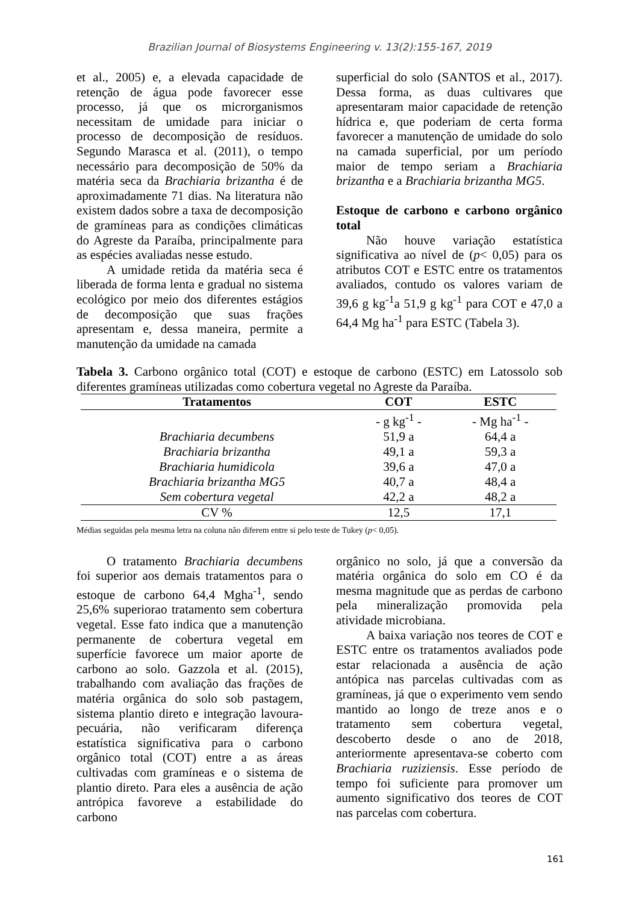Brazilian Journal of Biosystems Engineering v. 13(2):155-167, 2019
et al., 2005) e, a elevada capacidade de retenção de água pode favorecer esse processo, já que os microrganismos necessitam de umidade para iniciar o processo de decomposição de resíduos. Segundo Marasca et al. (2011), o tempo necessário para decomposição de 50% da matéria seca da Brachiaria brizantha é de aproximadamente 71 dias. Na literatura não existem dados sobre a taxa de decomposição de gramíneas para as condições climáticas do Agreste da Paraíba, principalmente para as espécies avaliadas nesse estudo.
A umidade retida da matéria seca é liberada de forma lenta e gradual no sistema ecológico por meio dos diferentes estágios de decomposição que suas frações apresentam e, dessa maneira, permite a manutenção da umidade na camada
superficial do solo (SANTOS et al., 2017). Dessa forma, as duas cultivares que apresentaram maior capacidade de retenção hídrica e, que poderiam de certa forma favorecer a manutenção de umidade do solo na camada superficial, por um período maior de tempo seriam a Brachiaria brizantha e a Brachiaria brizantha MG5.
Estoque de carbono e carbono orgânico total
Não houve variação estatística significativa ao nível de (p< 0,05) para os atributos COT e ESTC entre os tratamentos avaliados, contudo os valores variam de 39,6 g kg<sup>-1</sup>a 51,9 g kg<sup>-1</sup> para COT e 47,0 a 64,4 Mg ha<sup>-1</sup> para ESTC (Tabela 3).
Tabela 3. Carbono orgânico total (COT) e estoque de carbono (ESTC) em Latossolo sob diferentes gramíneas utilizadas como cobertura vegetal no Agreste da Paraíba.
| Tratamentos | COT | ESTC |
| --- | --- | --- |
| | - g kg<sup>-1</sup> - | - Mg ha<sup>-1</sup> - |
| Brachiaria decumbens | 51,9 a | 64,4 a |
| Brachiaria brizantha | 49,1 a | 59,3 a |
| Brachiaria humidicola | 39,6 a | 47,0 a |
| Brachiaria brizantha MG5 | 40,7 a | 48,4 a |
| Sem cobertura vegetal | 42,2 a | 48,2 a |
| CV % | 12,5 | 17,1 |
Médias seguidas pela mesma letra na coluna não diferem entre si pelo teste de Tukey (p< 0,05).
O tratamento Brachiaria decumbens foi superior aos demais tratamentos para o estoque de carbono 64,4 Mgha<sup>-1</sup>, sendo 25,6% superiorao tratamento sem cobertura vegetal. Esse fato indica que a manutenção permanente de cobertura vegetal em superfície favorece um maior aporte de carbono ao solo. Gazzola et al. (2015), trabalhando com avaliação das frações de matéria orgânica do solo sob pastagem, sistema plantio direto e integração lavoura-pecuária, não verificaram diferença estatística significativa para o carbono orgânico total (COT) entre a as áreas cultivadas com gramíneas e o sistema de plantio direto. Para eles a ausência de ação antrópica favoreve a estabilidade do carbono
orgânico no solo, já que a conversão da matéria orgânica do solo em CO é da mesma magnitude que as perdas de carbono pela mineralização promovida pela atividade microbiana.
A baixa variação nos teores de COT e ESTC entre os tratamentos avaliados pode estar relacionada a ausência de ação antópica nas parcelas cultivadas com as gramíneas, já que o experimento vem sendo mantido ao longo de treze anos e o tratamento sem cobertura vegetal, descoberto desde o ano de 2018, anteriormente apresentava-se coberto com Brachiaria ruziziensis. Esse período de tempo foi suficiente para promover um aumento significativo dos teores de COT nas parcelas com cobertura.
161